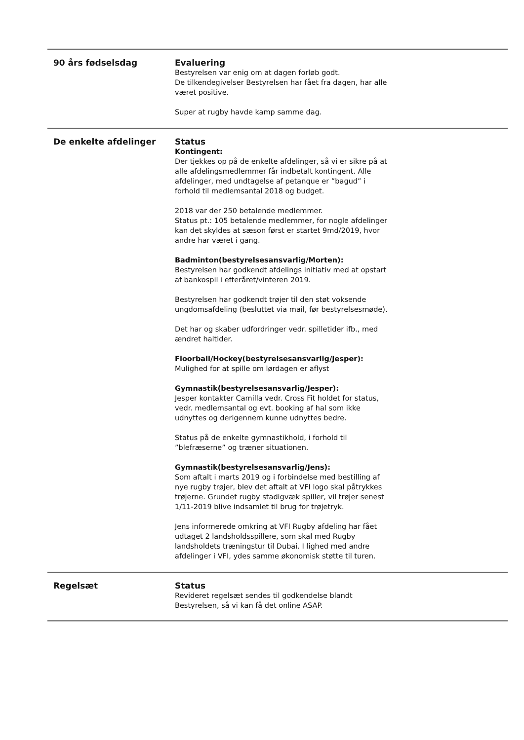| 90 års fødselsdag | Evaluering Bestyrelsen var enig om at dagen forløb godt. De tilkendegivelser Bestyrelsen har fået fra dagen, har alle været positive. Super at rugby havde kamp samme dag. |
| De enkelte afdelinger | Status Kontingent: Der tjekkes op på de enkelte afdelinger, så vi er sikre på at alle afdelingsmedlemmer får indbetalt kontingent. Alle afdelinger, med undtagelse af petanque er ”bagud” i forhold til medlemsantal 2018 og budget. 2018 var der 250 betalende medlemmer. Status pt.: 105 betalende medlemmer, for nogle afdelinger kan det skyldes at sæson først er startet 9md/2019, hvor andre har været i gang. Badminton(bestyrelsesansvarlig/Morten): Bestyrelsen har godkendt afdelings initiativ med at opstart af bankospil i efteråret/vinteren 2019. Bestyrelsen har godkendt trøjer til den støt voksende ungdomsafdeling (besluttet via mail, før bestyrelsesmøde). Det har og skaber udfordringer vedr. spilletider ifb., med ændret haltider. Floorball/Hockey(bestyrelsesansvarlig/Jesper): Mulighed for at spille om lørdagen er aflyst Gymnastik(bestyrelsesansvarlig/Jesper): Jesper kontakter Camilla vedr. Cross Fit holdet for status, vedr. medlemsantal og evt. booking af hal som ikke udnyttes og derigennem kunne udnyttes bedre. Status på de enkelte gymnastikhold, i forhold til ”blefræserne” og træner situationen. Gymnastik(bestyrelsesansvarlig/Jens): Som aftalt i marts 2019 og i forbindelse med bestilling af nye rugby trøjer, blev det aftalt at VFI logo skal påtrykkes trøjerne. Grundet rugby stadigvæk spiller, vil trøjer senest 1/11-2019 blive indsamlet til brug for trøjetryk. Jens informerede omkring at VFI Rugby afdeling har fået udtaget 2 landsholdsspillere, som skal med Rugby landsholdets træningstur til Dubai. I lighed med andre afdelinger i VFI, ydes samme økonomisk støtte til turen. |
| Regelsæt | Status Revideret regelsæt sendes til godkendelse blandt Bestyrelsen, så vi kan få det online ASAP. |